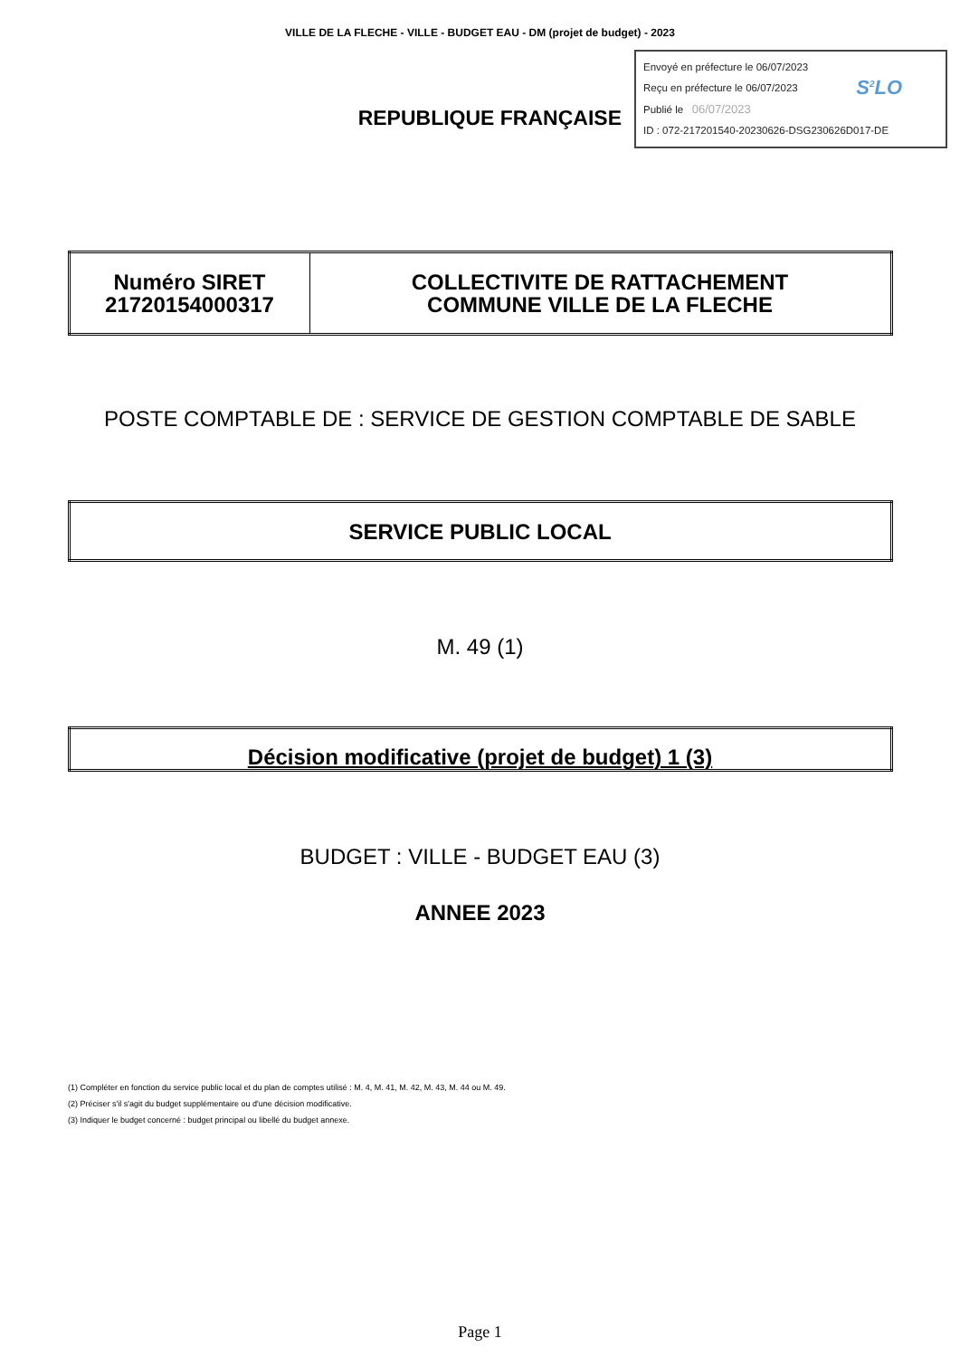VILLE DE LA FLECHE - VILLE - BUDGET EAU - DM (projet de budget) - 2023
REPUBLIQUE FRANÇAISE
Envoyé en préfecture le 06/07/2023
Reçu en préfecture le 06/07/2023
Publié le 06/07/2023 S<sup>2</sup>LO
ID : 072-217201540-20230626-DSG230626D017-DE
| Numéro SIRET 21720154000317 | COLLECTIVITE DE RATTACHEMENT COMMUNE VILLE DE LA FLECHE |
POSTE COMPTABLE DE : SERVICE DE GESTION COMPTABLE DE SABLE
| SERVICE PUBLIC LOCAL |
M. 49 (1)
| Décision modificative (projet de budget) 1 (3) |
BUDGET : VILLE - BUDGET EAU (3)
ANNEE 2023
(1) Compléter en fonction du service public local et du plan de comptes utilisé : M. 4, M. 41, M. 42, M. 43, M. 44 ou M. 49.
(2) Préciser s'il s'agit du budget supplémentaire ou d'une décision modificative.
(3) Indiquer le budget concerné : budget principal ou libellé du budget annexe.
Page 1